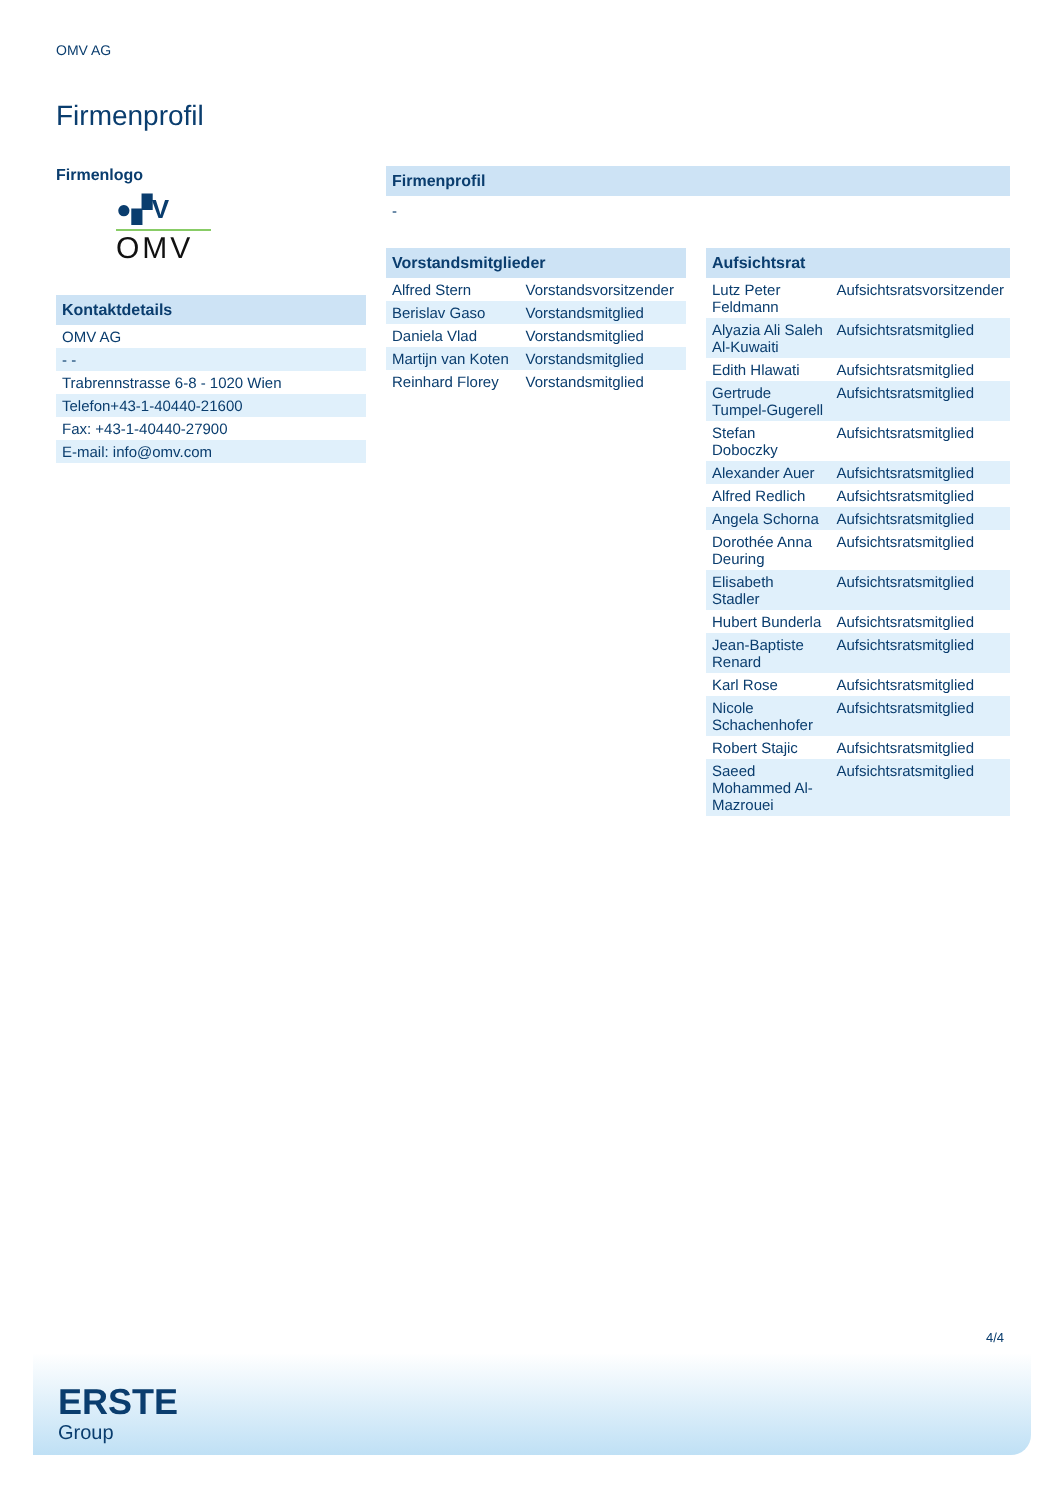OMV AG
Firmenprofil
Firmenlogo
●▞V
OMV
Kontaktdetails
| OMV AG |
| - - |
| Trabrennstrasse 6-8 - 1020 Wien |
| Telefon+43-1-40440-21600 |
| Fax: +43-1-40440-27900 |
| E-mail: info@omv.com |
Firmenprofil
-
Vorstandsmitglieder
| Alfred Stern | Vorstandsvorsitzender |
| Berislav Gaso | Vorstandsmitglied |
| Daniela Vlad | Vorstandsmitglied |
| Martijn van Koten | Vorstandsmitglied |
| Reinhard Florey | Vorstandsmitglied |
Aufsichtsrat
| Lutz Peter Feldmann | Aufsichtsratsvorsitzender |
| Alyazia Ali Saleh Al-Kuwaiti | Aufsichtsratsmitglied |
| Edith Hlawati | Aufsichtsratsmitglied |
| Gertrude Tumpel-Gugerell | Aufsichtsratsmitglied |
| Stefan Doboczky | Aufsichtsratsmitglied |
| Alexander Auer | Aufsichtsratsmitglied |
| Alfred Redlich | Aufsichtsratsmitglied |
| Angela Schorna | Aufsichtsratsmitglied |
| Dorothée Anna Deuring | Aufsichtsratsmitglied |
| Elisabeth Stadler | Aufsichtsratsmitglied |
| Hubert Bunderla | Aufsichtsratsmitglied |
| Jean-Baptiste Renard | Aufsichtsratsmitglied |
| Karl Rose | Aufsichtsratsmitglied |
| Nicole Schachenhofer | Aufsichtsratsmitglied |
| Robert Stajic | Aufsichtsratsmitglied |
| Saeed Mohammed Al-Mazrouei | Aufsichtsratsmitglied |
4/4
ERSTE
Group